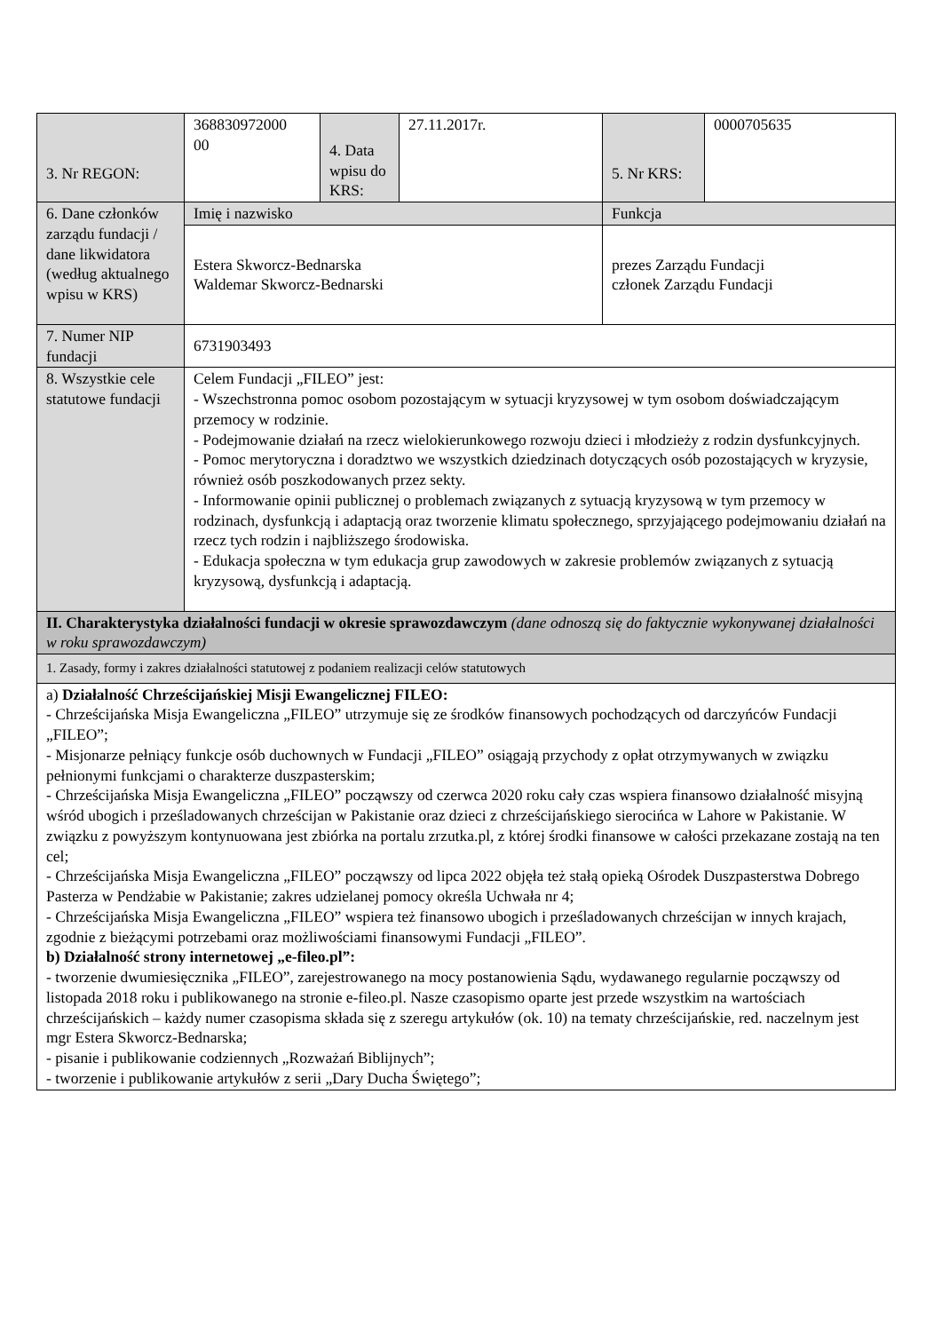| 3. Nr REGON: | 368830972000 00 | 4. Data wpisu do KRS: | 27.11.2017r. | 5. Nr KRS: | 0000705635 |
| 6. Dane członków zarządu fundacji / dane likwidatora (według aktualnego wpisu w KRS) | Imię i nazwisko | | | Funkcja | |
| | Estera Skworcz-Bednarska Waldemar Skworcz-Bednarski | | | prezes Zarządu Fundacji członek Zarządu Fundacji | |
| 7. Numer NIP fundacji | 6731903493 | | | | |
| 8. Wszystkie cele statutowe fundacji | Celem Fundacji „FILEO” jest: - Wszechstronna pomoc osobom pozostającym w sytuacji kryzysowej w tym osobom doświadczającym przemocy w rodzinie. - Podejmowanie działań na rzecz wielokierunkowego rozwoju dzieci i młodzieży z rodzin dysfunkcyjnych. - Pomoc merytoryczna i doradztwo we wszystkich dziedzinach dotyczących osób pozostających w kryzysie, również osób poszkodowanych przez sekty. - Informowanie opinii publicznej o problemach związanych z sytuacją kryzysową w tym przemocy w rodzinach, dysfunkcją i adaptacją oraz tworzenie klimatu społecznego, sprzyjającego podejmowaniu działań na rzecz tych rodzin i najbliższego środowiska. - Edukacja społeczna w tym edukacja grup zawodowych w zakresie problemów związanych z sytuacją kryzysową, dysfunkcją i adaptacją. | | | | |
| II. Charakterystyka działalności fundacji w okresie sprawozdawczym (dane odnoszą się do faktycznie wykonywanej działalności w roku sprawozdawczym) | | | | | |
| 1. Zasady, formy i zakres działalności statutowej z podaniem realizacji celów statutowych | | | | | |
| a) Działalność Chrześcijańskiej Misji Ewangelicznej FILEO: - Chrześcijańska Misja Ewangeliczna „FILEO” utrzymuje się ze środków finansowych pochodzących od darczyńców Fundacji „FILEO”; - Misjonarze pełniący funkcje osób duchownych w Fundacji „FILEO” osiągają przychody z opłat otrzymywanych w związku pełnionymi funkcjami o charakterze duszpasterskim; - Chrześcijańska Misja Ewangeliczna „FILEO” począwszy od czerwca 2020 roku cały czas wspiera finansowo działalność misyjną wśród ubogich i prześladowanych chrześcijan w Pakistanie oraz dzieci z chrześcijańskiego sierocińca w Lahore w Pakistanie. W związku z powyższym kontynuowana jest zbiórka na portalu zrzutka.pl, z której środki finansowe w całości przekazane zostają na ten cel; - Chrześcijańska Misja Ewangeliczna „FILEO” począwszy od lipca 2022 objęła też stałą opieką Ośrodek Duszpasterstwa Dobrego Pasterza w Pendżabie w Pakistanie; zakres udzielanej pomocy określa Uchwała nr 4; - Chrześcijańska Misja Ewangeliczna „FILEO” wspiera też finansowo ubogich i prześladowanych chrześcijan w innych krajach, zgodnie z bieżącymi potrzebami oraz możliwościami finansowymi Fundacji „FILEO”. b) Działalność strony internetowej „e-fileo.pl”: - tworzenie dwumiesięcznika „FILEO”, zarejestrowanego na mocy postanowienia Sądu, wydawanego regularnie począwszy od listopada 2018 roku i publikowanego na stronie e-fileo.pl. Nasze czasopismo oparte jest przede wszystkim na wartościach chrześcijańskich – każdy numer czasopisma składa się z szeregu artykułów (ok. 10) na tematy chrześcijańskie, red. naczelnym jest mgr Estera Skworcz-Bednarska; - pisanie i publikowanie codziennych „Rozważań Biblijnych”; - tworzenie i publikowanie artykułów z serii „Dary Ducha Świętego”; | | | | | |